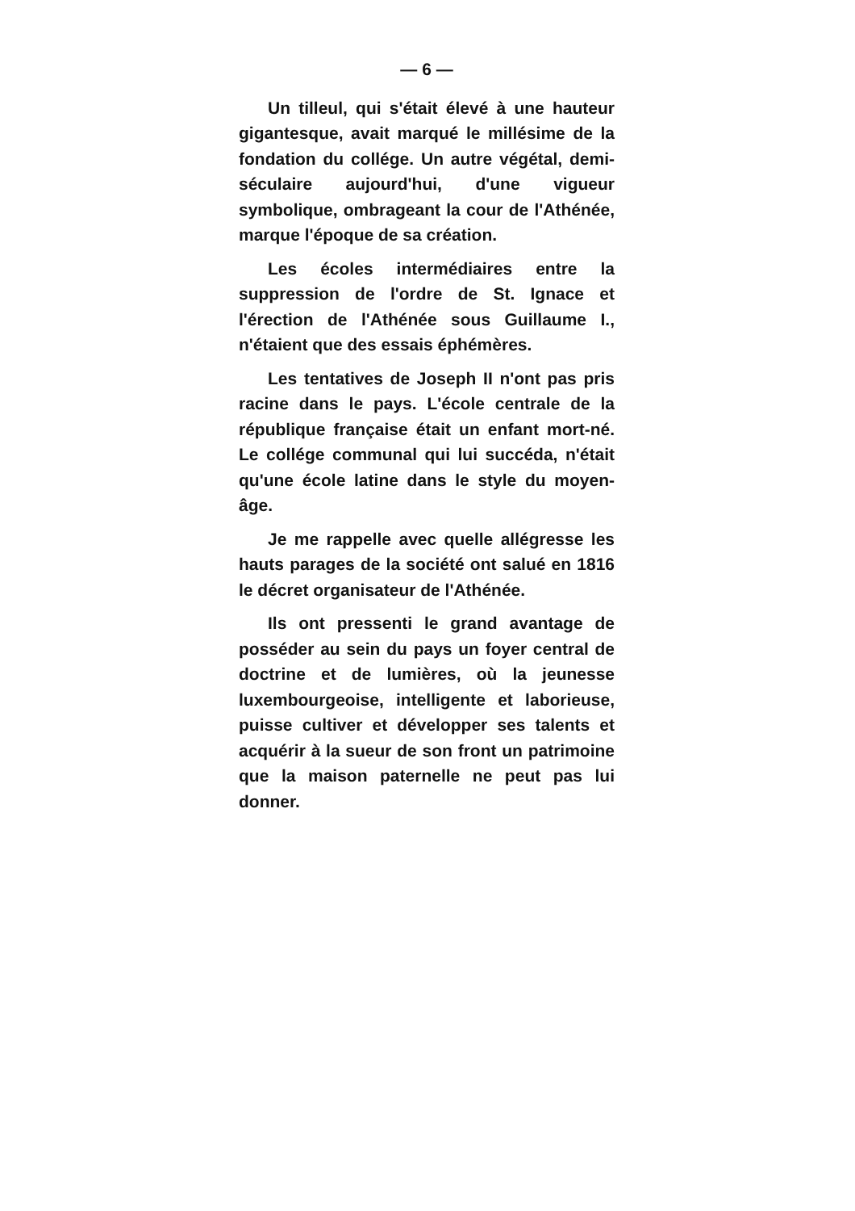— 6 —
Un tilleul, qui s'était élevé à une hauteur gigantesque, avait marqué le millésime de la fondation du collége. Un autre végétal, demi-séculaire aujourd'hui, d'une vigueur symbolique, ombrageant la cour de l'Athénée, marque l'époque de sa création.
Les écoles intermédiaires entre la suppression de l'ordre de St. Ignace et l'érection de l'Athénée sous Guillaume I., n'étaient que des essais éphémères.
Les tentatives de Joseph II n'ont pas pris racine dans le pays. L'école centrale de la république française était un enfant mort-né. Le collége communal qui lui succéda, n'était qu'une école latine dans le style du moyen-âge.
Je me rappelle avec quelle allégresse les hauts parages de la société ont salué en 1816 le décret organisateur de l'Athénée.
Ils ont pressenti le grand avantage de posséder au sein du pays un foyer central de doctrine et de lumières, où la jeunesse luxembourgeoise, intelligente et laborieuse, puisse cultiver et développer ses talents et acquérir à la sueur de son front un patrimoine que la maison paternelle ne peut pas lui donner.